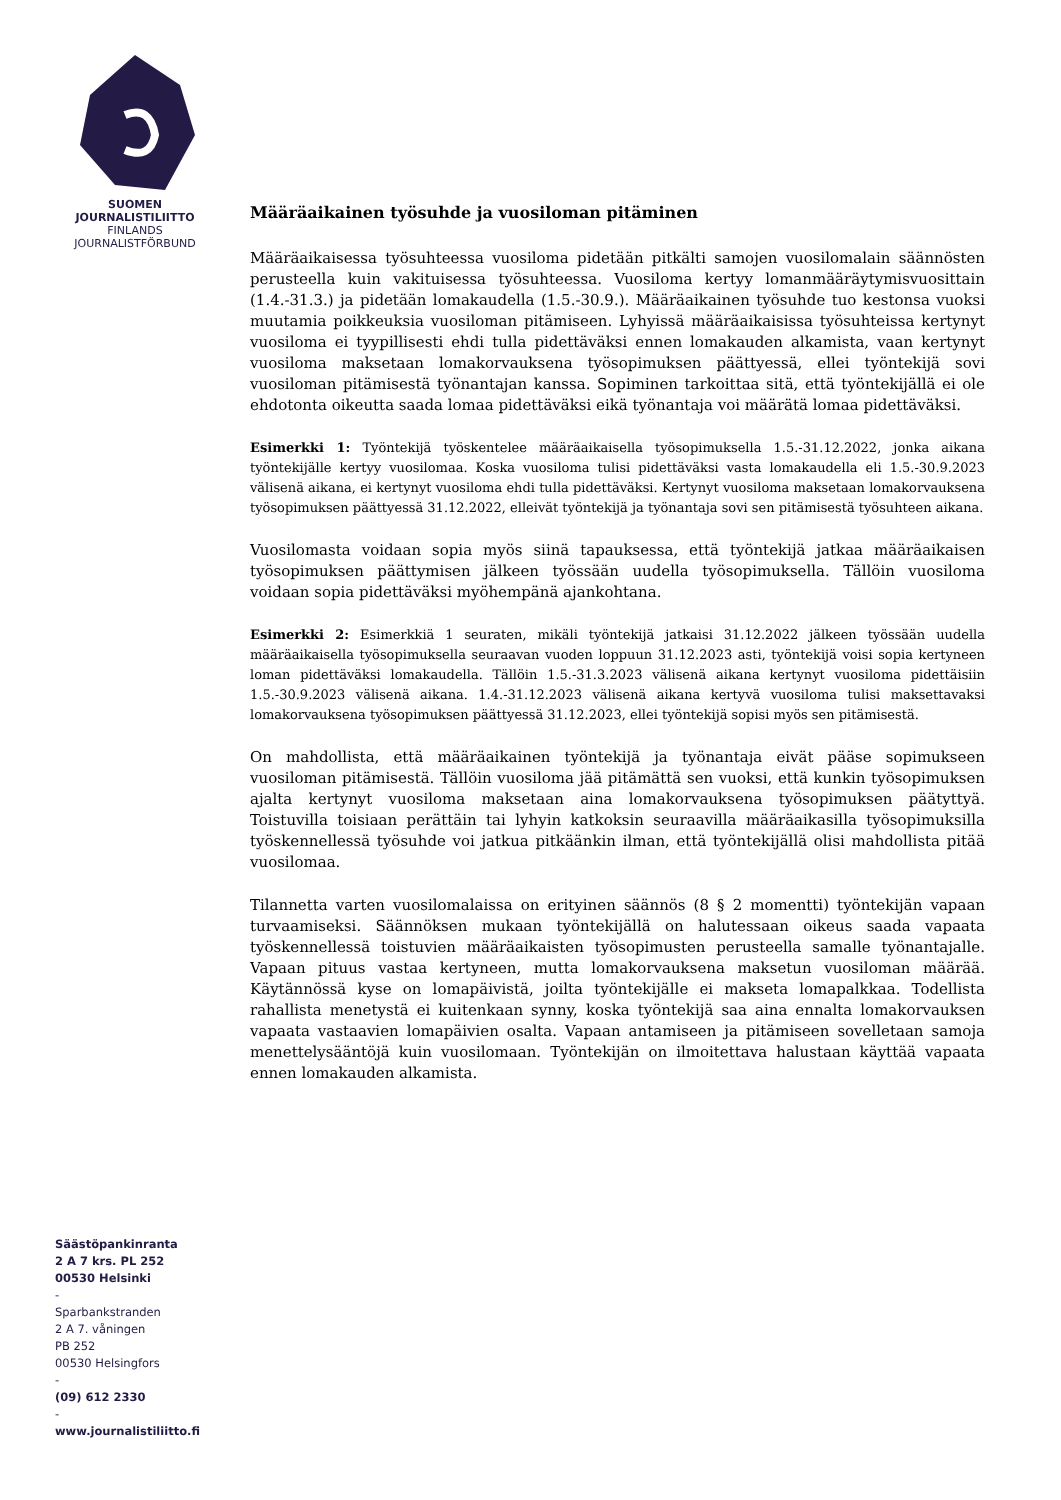SUOMEN
JOURNALISTILIITTO
FINLANDS
JOURNALISTFÖRBUND
Säästöpankinranta
2 A 7 krs. PL 252
00530 Helsinki
-
Sparbankstranden
2 A 7. våningen
PB 252
00530 Helsingfors
-
(09) 612 2330
-
www.journalistiliitto.fi
Määräaikainen työsuhde ja vuosiloman pitäminen
Määräaikaisessa työsuhteessa vuosiloma pidetään pitkälti samojen vuosilomalain säännösten perusteella kuin vakituisessa työsuhteessa. Vuosiloma kertyy lomanmääräytymisvuosittain (1.4.-31.3.) ja pidetään lomakaudella (1.5.-30.9.). Määräaikainen työsuhde tuo kestonsa vuoksi muutamia poikkeuksia vuosiloman pitämiseen. Lyhyissä määräaikaisissa työsuhteissa kertynyt vuosiloma ei tyypillisesti ehdi tulla pidettäväksi ennen lomakauden alkamista, vaan kertynyt vuosiloma maksetaan lomakorvauksena työsopimuksen päättyessä, ellei työntekijä sovi vuosiloman pitämisestä työnantajan kanssa. Sopiminen tarkoittaa sitä, että työntekijällä ei ole ehdotonta oikeutta saada lomaa pidettäväksi eikä työnantaja voi määrätä lomaa pidettäväksi.
Esimerkki 1: Työntekijä työskentelee määräaikaisella työsopimuksella 1.5.-31.12.2022, jonka aikana työntekijälle kertyy vuosilomaa. Koska vuosiloma tulisi pidettäväksi vasta lomakaudella eli 1.5.-30.9.2023 välisenä aikana, ei kertynyt vuosiloma ehdi tulla pidettäväksi. Kertynyt vuosiloma maksetaan lomakorvauksena työsopimuksen päättyessä 31.12.2022, elleivät työntekijä ja työnantaja sovi sen pitämisestä työsuhteen aikana.
Vuosilomasta voidaan sopia myös siinä tapauksessa, että työntekijä jatkaa määräaikaisen työsopimuksen päättymisen jälkeen työssään uudella työsopimuksella. Tällöin vuosiloma voidaan sopia pidettäväksi myöhempänä ajankohtana.
Esimerkki 2: Esimerkkiä 1 seuraten, mikäli työntekijä jatkaisi 31.12.2022 jälkeen työssään uudella määräaikaisella työsopimuksella seuraavan vuoden loppuun 31.12.2023 asti, työntekijä voisi sopia kertyneen loman pidettäväksi lomakaudella. Tällöin 1.5.-31.3.2023 välisenä aikana kertynyt vuosiloma pidettäisiin 1.5.-30.9.2023 välisenä aikana. 1.4.-31.12.2023 välisenä aikana kertyvä vuosiloma tulisi maksettavaksi lomakorvauksena työsopimuksen päättyessä 31.12.2023, ellei työntekijä sopisi myös sen pitämisestä.
On mahdollista, että määräaikainen työntekijä ja työnantaja eivät pääse sopimukseen vuosiloman pitämisestä. Tällöin vuosiloma jää pitämättä sen vuoksi, että kunkin työsopimuksen ajalta kertynyt vuosiloma maksetaan aina lomakorvauksena työsopimuksen päätyttyä. Toistuvilla toisiaan perättäin tai lyhyin katkoksin seuraavilla määräaikasilla työsopimuksilla työskennellessä työsuhde voi jatkua pitkäänkin ilman, että työntekijällä olisi mahdollista pitää vuosilomaa.
Tilannetta varten vuosilomalaissa on erityinen säännös (8 § 2 momentti) työntekijän vapaan turvaamiseksi. Säännöksen mukaan työntekijällä on halutessaan oikeus saada vapaata työskennellessä toistuvien määräaikaisten työsopimusten perusteella samalle työnantajalle. Vapaan pituus vastaa kertyneen, mutta lomakorvauksena maksetun vuosiloman määrää. Käytännössä kyse on lomapäivistä, joilta työntekijälle ei makseta lomapalkkaa. Todellista rahallista menetystä ei kuitenkaan synny, koska työntekijä saa aina ennalta lomakorvauksen vapaata vastaavien lomapäivien osalta. Vapaan antamiseen ja pitämiseen sovelletaan samoja menettelysääntöjä kuin vuosilomaan. Työntekijän on ilmoitettava halustaan käyttää vapaata ennen lomakauden alkamista.